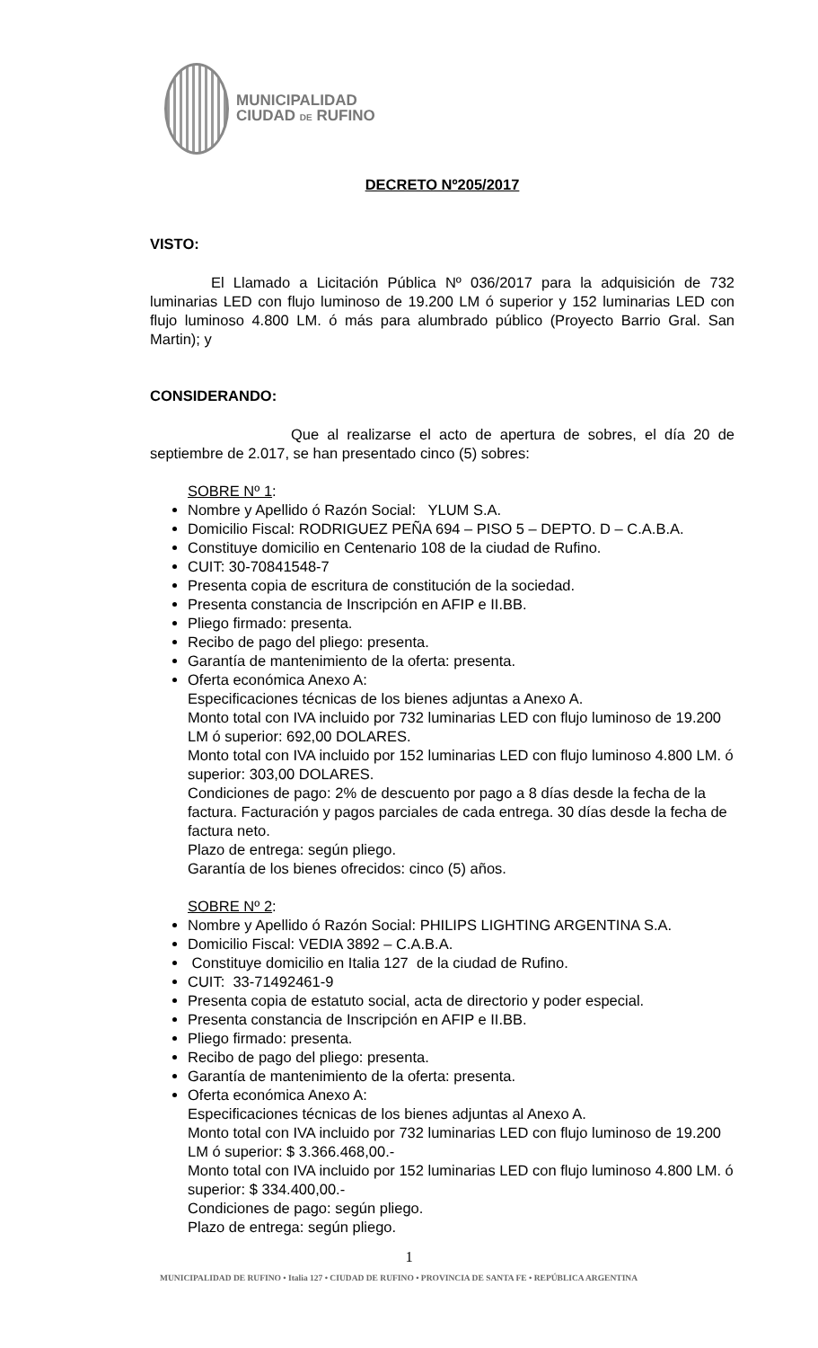MUNICIPALIDAD
CIUDAD DE RUFINO
DECRETO Nº205/2017
VISTO:
El Llamado a Licitación Pública Nº 036/2017 para la adquisición de 732 luminarias LED con flujo luminoso de 19.200 LM ó superior y 152 luminarias LED con flujo luminoso 4.800 LM. ó más para alumbrado público (Proyecto Barrio Gral. San Martin); y
CONSIDERANDO:
Que al realizarse el acto de apertura de sobres, el día 20 de septiembre de 2.017, se han presentado cinco (5) sobres:
SOBRE Nº 1:
Nombre y Apellido ó Razón Social: YLUM S.A.
Domicilio Fiscal: RODRIGUEZ PEÑA 694 – PISO 5 – DEPTO. D – C.A.B.A.
Constituye domicilio en Centenario 108 de la ciudad de Rufino.
CUIT: 30-70841548-7
Presenta copia de escritura de constitución de la sociedad.
Presenta constancia de Inscripción en AFIP e II.BB.
Pliego firmado: presenta.
Recibo de pago del pliego: presenta.
Garantía de mantenimiento de la oferta: presenta.
Oferta económica Anexo A:
Especificaciones técnicas de los bienes adjuntas a Anexo A.
Monto total con IVA incluido por 732 luminarias LED con flujo luminoso de 19.200 LM ó superior: 692,00 DOLARES.
Monto total con IVA incluido por 152 luminarias LED con flujo luminoso 4.800 LM. ó superior: 303,00 DOLARES.
Condiciones de pago: 2% de descuento por pago a 8 días desde la fecha de la factura. Facturación y pagos parciales de cada entrega. 30 días desde la fecha de factura neto.
Plazo de entrega: según pliego.
Garantía de los bienes ofrecidos: cinco (5) años.
SOBRE Nº 2:
Nombre y Apellido ó Razón Social: PHILIPS LIGHTING ARGENTINA S.A.
Domicilio Fiscal: VEDIA 3892 – C.A.B.A.
Constituye domicilio en Italia 127 de la ciudad de Rufino.
CUIT: 33-71492461-9
Presenta copia de estatuto social, acta de directorio y poder especial.
Presenta constancia de Inscripción en AFIP e II.BB.
Pliego firmado: presenta.
Recibo de pago del pliego: presenta.
Garantía de mantenimiento de la oferta: presenta.
Oferta económica Anexo A:
Especificaciones técnicas de los bienes adjuntas al Anexo A.
Monto total con IVA incluido por 732 luminarias LED con flujo luminoso de 19.200 LM ó superior: $ 3.366.468,00.-
Monto total con IVA incluido por 152 luminarias LED con flujo luminoso 4.800 LM. ó superior: $ 334.400,00.-
Condiciones de pago: según pliego.
Plazo de entrega: según pliego.
1
MUNICIPALIDAD DE RUFINO • Italia 127 • CIUDAD DE RUFINO • PROVINCIA DE SANTA FE • REPÚBLICA ARGENTINA